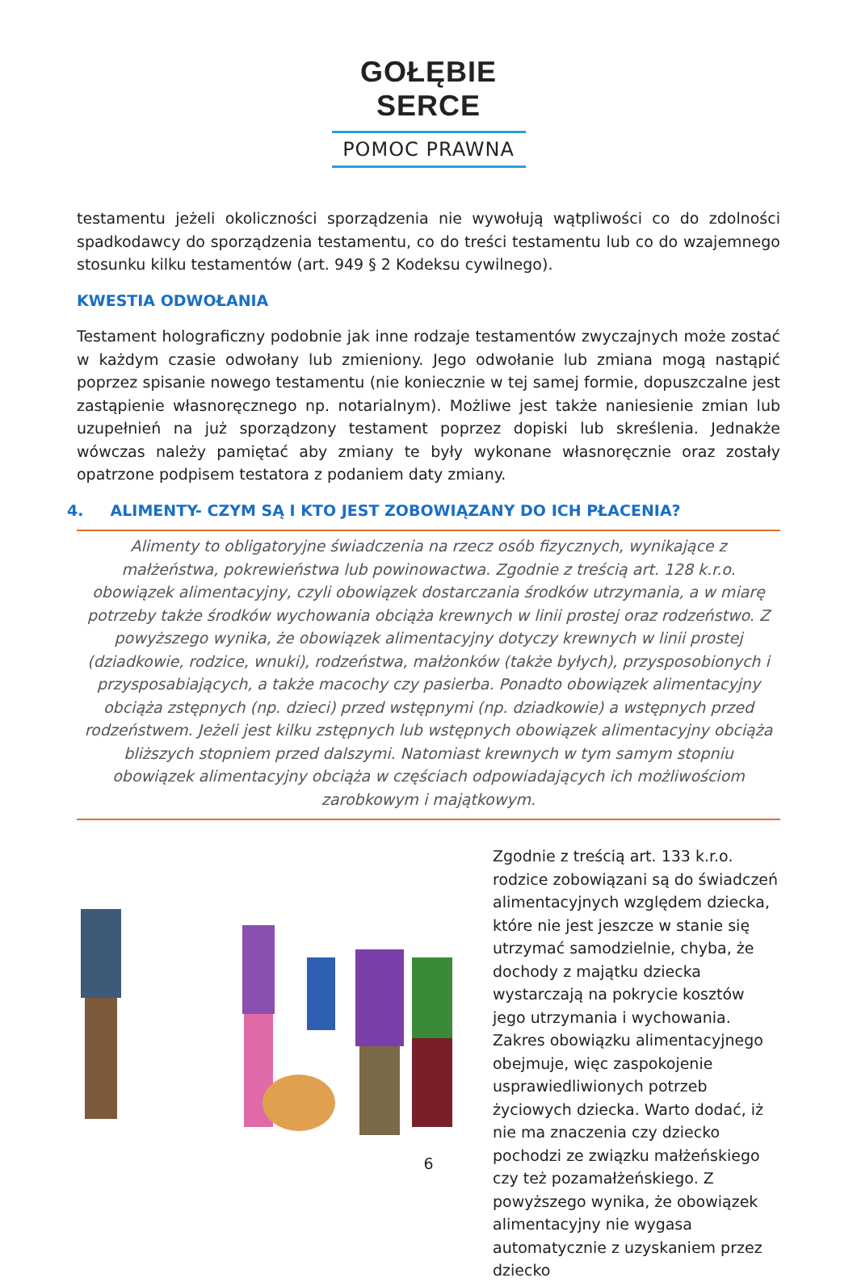GOŁĘBIE SERCE
POMOC PRAWNA
testamentu jeżeli okoliczności sporządzenia nie wywołują wątpliwości co do zdolności spadkodawcy do sporządzenia testamentu, co do treści testamentu lub co do wzajemnego stosunku kilku testamentów (art. 949 § 2 Kodeksu cywilnego).
KWESTIA ODWOŁANIA
Testament holograficzny podobnie jak inne rodzaje testamentów zwyczajnych może zostać w każdym czasie odwołany lub zmieniony. Jego odwołanie lub zmiana mogą nastąpić poprzez spisanie nowego testamentu (nie koniecznie w tej samej formie, dopuszczalne jest zastąpienie własnoręcznego np. notarialnym). Możliwe jest także naniesienie zmian lub uzupełnień na już sporządzony testament poprzez dopiski lub skreślenia. Jednakże wówczas należy pamiętać aby zmiany te były wykonane własnoręcznie oraz zostały opatrzone podpisem testatora z podaniem daty zmiany.
4. ALIMENTY- CZYM SĄ I KTO JEST ZOBOWIĄZANY DO ICH PŁACENIA?
Alimenty to obligatoryjne świadczenia na rzecz osób fizycznych, wynikające z małżeństwa, pokrewieństwa lub powinowactwa. Zgodnie z treścią art. 128 k.r.o. obowiązek alimentacyjny, czyli obowiązek dostarczania środków utrzymania, a w miarę potrzeby także środków wychowania obciąża krewnych w linii prostej oraz rodzeństwo. Z powyższego wynika, że obowiązek alimentacyjny dotyczy krewnych w linii prostej (dziadkowie, rodzice, wnuki), rodzeństwa, małżonków (także byłych), przysposobionych i przysposabiających, a także macochy czy pasierba. Ponadto obowiązek alimentacyjny obciąża zstępnych (np. dzieci) przed wstępnymi (np. dziadkowie) a wstępnych przed rodzeństwem. Jeżeli jest kilku zstępnych lub wstępnych obowiązek alimentacyjny obciąża bliższych stopniem przed dalszymi. Natomiast krewnych w tym samym stopniu obowiązek alimentacyjny obciąża w częściach odpowiadających ich możliwościom zarobkowym i majątkowym.
Zgodnie z treścią art. 133 k.r.o. rodzice zobowiązani są do świadczeń alimentacyjnych względem dziecka, które nie jest jeszcze w stanie się utrzymać samodzielnie, chyba, że dochody z majątku dziecka wystarczają na pokrycie kosztów jego utrzymania i wychowania. Zakres obowiązku alimentacyjnego obejmuje, więc zaspokojenie usprawiedliwionych potrzeb życiowych dziecka. Warto dodać, iż nie ma znaczenia czy dziecko pochodzi ze związku małżeńskiego czy też pozamałżeńskiego. Z powyższego wynika, że obowiązek alimentacyjny nie wygasa automatycznie z uzyskaniem przez dziecko
6